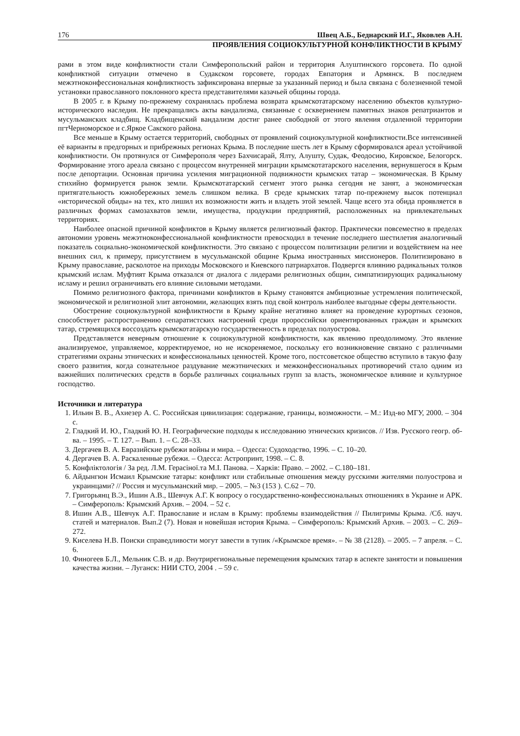176 Швец А.Б., Беднарский И.Г., Яковлев А.Н.
ПРОЯВЛЕНИЯ СОЦИОКУЛЬТУРНОЙ КОНФЛИКТНОСТИ В КРЫМУ
рами в этом виде конфликтности стали Симферопольский район и территория Алуштинского горсовета. По одной конфликтной ситуации отмечено в Судакском горсовете, городах Евпатория и Армянск. В последнем межэтноконфессиональная конфликтность зафиксирована впервые за указанный период и была связана с болезненной темой установки православного поклонного креста представителями казачьей общины города.
В 2005 г. в Крыму по-прежнему сохранялась проблема возврата крымскотатарскому населению объектов культурно-исторического наследия. Не прекращались акты вандализма, связанные с осквернением памятных знаков репатриантов и мусульманских кладбищ. Кладбищенский вандализм достиг ранее свободной от этого явления отдаленной территории пгтЧерноморское и с.Яркое Сакского района.
Все меньше в Крыму остается территорий, свободных от проявлений социокультурной конфликтности.Все интенсивней её варианты в предгорных и прибрежных регионах Крыма. В последние шесть лет в Крыму сформировался ареал устойчивой конфликтности. Он протянулся от Симферополя через Бахчисарай, Ялту, Алушту, Судак, Феодосию, Кировское, Белогорск. Формирование этого ареала связано с процессом внутренней миграции крымскотатарского населения, вернувшегося в Крым после депортации. Основная причина усиления миграционной подвижности крымских татар – экономическая. В Крыму стихийно формируется рынок земли. Крымскотатарский сегмент этого рынка сегодня не занят, а экономическая притягательность южнобережных земель слишком велика. В среде крымских татар по-прежнему высок потенциал «исторической обиды» на тех, кто лишил их возможности жить и владеть этой землей. Чаще всего эта обида проявляется в различных формах самозахватов земли, имущества, продукции предприятий, расположенных на привлекательных территориях.
Наиболее опасной причиной конфликтов в Крыму является религиозный фактор. Практически повсеместно в пределах автономии уровень межэтноконфессиональной конфликтности превосходил в течение последнего шестилетия аналогичный показатель социально-экономической конфликтности. Это связано с процессом политизации религии и воздействием на нее внешних сил, к примеру, присутствием в мусульманской общине Крыма иностранных миссионеров. Политизировано в Крыму православие, расколотое на приходы Московского и Киевского патриархатов. Подвергся влиянию радикальных толков крымский ислам. Муфтият Крыма отказался от диалога с лидерами религиозных общин, симпатизирующих радикальному исламу и решил ограничивать его влияние силовыми методами.
Помимо религиозного фактора, причинами конфликтов в Крыму становятся амбициозные устремления политической, экономической и религиозной элит автономии, желающих взять под свой контроль наиболее выгодные сферы деятельности.
Обострение социокультурной конфликтности в Крыму крайне негативно влияет на проведение курортных сезонов, способствует распространению сепаратистских настроений среди пророссийски ориентированных граждан и крымских татар, стремящихся воссоздать крымскотатарскую государственность в пределах полуострова.
Представляется неверным отношение к социокультурной конфликтности, как явлению преодолимому. Это явление анализируемое, управляемое, корректируемое, но не искореняемое, поскольку его возникновение связано с различными стратегиями охраны этнических и конфессиональных ценностей. Кроме того, постсоветское общество вступило в такую фазу своего развития, когда сознательное раздувание межэтнических и межконфессиональных противоречий стало одним из важнейших политических средств в борьбе различных социальных групп за власть, экономическое влияние и культурное господство.
Источники и литература
1. Ильин В. В., Ахиезер А. С. Российская цивилизация: содержание, границы, возможности. – М.: Изд-во МГУ, 2000. – 304 с.
2. Гладкий И. Ю., Гладкий Ю. Н. Географические подходы к исследованию этнических кризисов. // Изв. Русского геогр. об-ва. – 1995. – Т. 127. – Вып. 1. – С. 28–33.
3. Дергачев В. А. Евразийские рубежи войны и мира. – Одесса: Судоходство, 1996. – С. 10–20.
4. Дергачев В. А. Раскаленные рубежи. – Одесса: Астропринт, 1998. – С. 8.
5. Конфліктологія / За ред. Л.М. Герасіної.та М.І. Панова. – Харків: Право. – 2002. – С.180–181.
6. Айдынгюн Исмаил Крымские татары: конфликт или стабильные отношения между русскими жителями полуострова и украинцами? // Россия и мусульманский мир. – 2005. – №3 (153 ). С.62 – 70.
7. Григорьянц В.Э., Ишин А.В., Шевчук А.Г. К вопросу о государственно-конфессиональных отношениях в Украине и АРК. – Симферополь: Крымский Архив. – 2004. – 52 с.
8. Ишин А.В., Шевчук А.Г. Православие и ислам в Крыму: проблемы взаимодействия // Пилигримы Крыма. /Сб. науч. статей и материалов. Вып.2 (7). Новая и новейшая история Крыма. – Симферополь: Крымский Архив. – 2003. – С. 269–272.
9. Киселева Н.В. Поиски справедливости могут завести в тупик /«Крымское время». – № 38 (2128). – 2005. – 7 апреля. – С. 6.
10. Финогеев Б.Л., Мельник С.В. и др. Внутрирегиональные перемещения крымских татар в аспекте занятости и повышения качества жизни. – Луганск: НИИ СТО, 2004 . – 59 с.